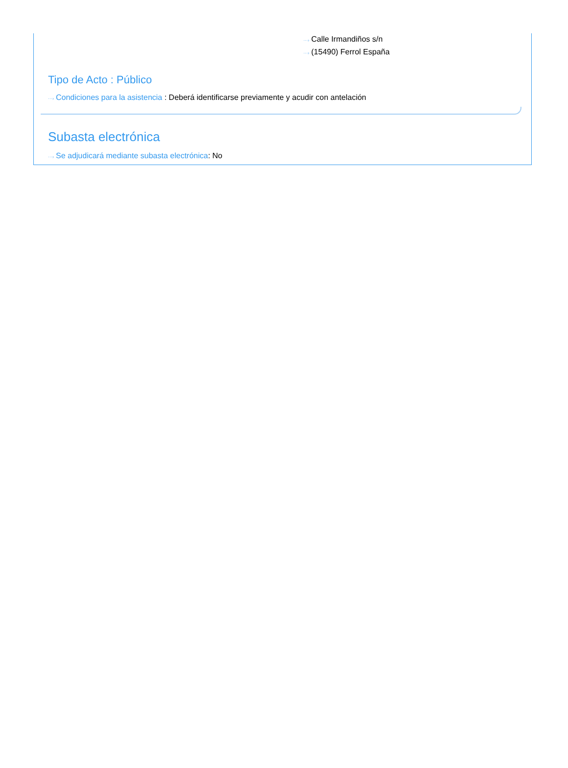···› Calle Irmandiños s/n
···› (15490) Ferrol España
Tipo de Acto : Público
···› Condiciones para la asistencia : Deberá identificarse previamente y acudir con antelación
Subasta electrónica
···› Se adjudicará mediante subasta electrónica: No